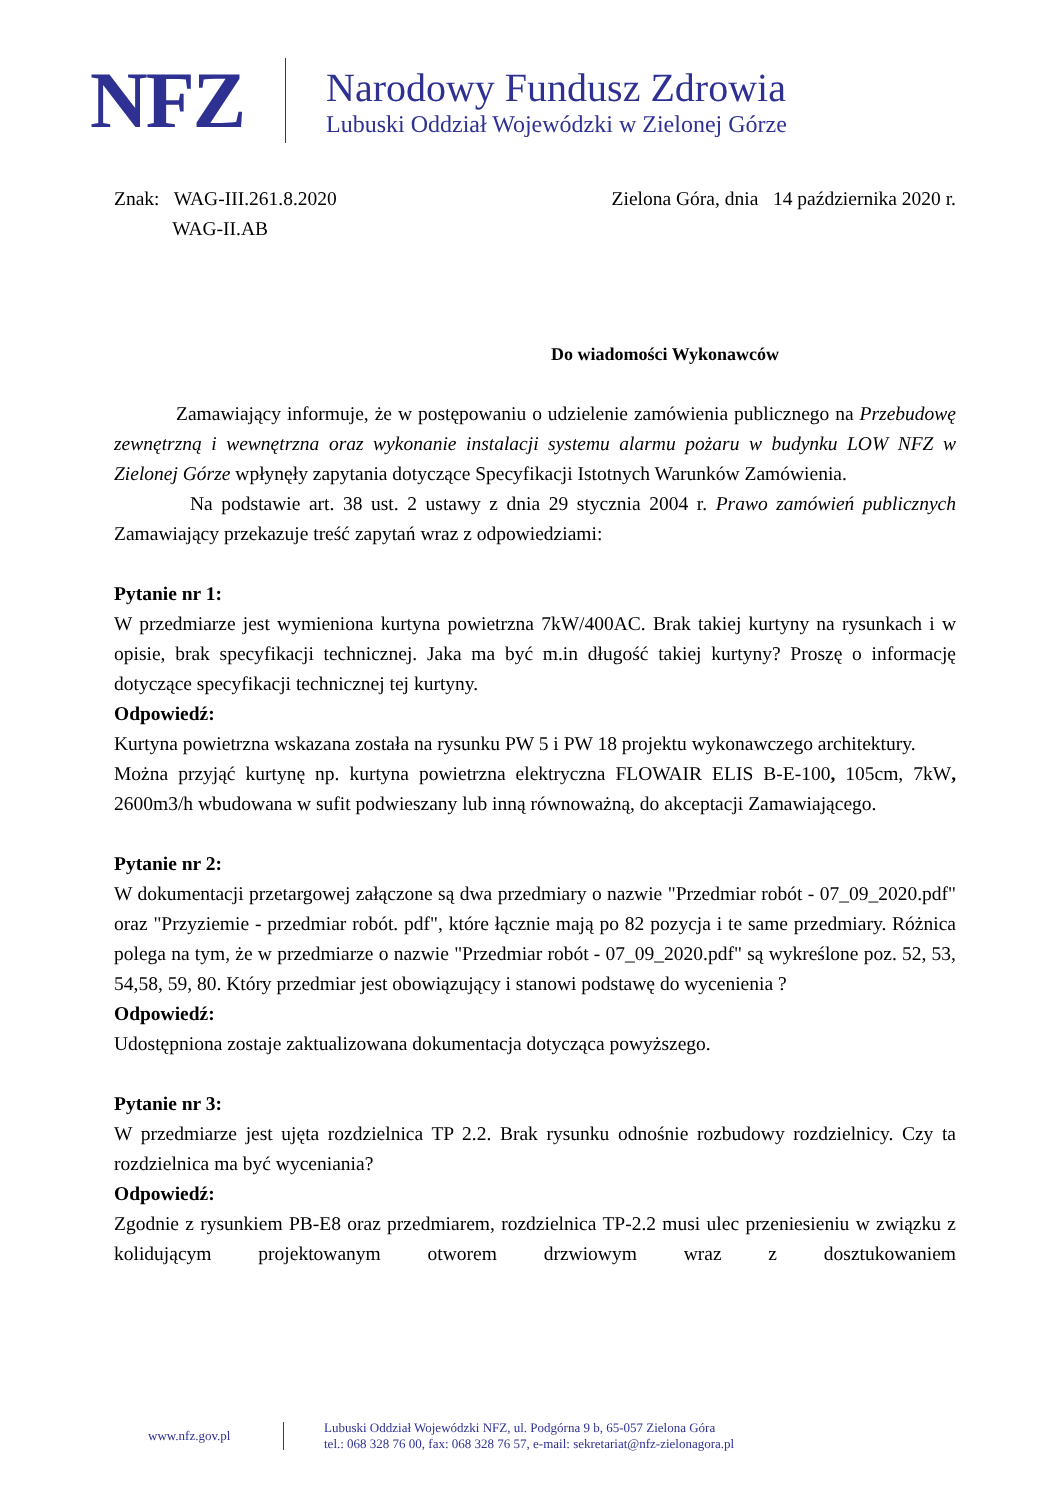NFZ
Narodowy Fundusz Zdrowia
Lubuski Oddział Wojewódzki w Zielonej Górze
Znak: WAG-III.261.8.2020
WAG-II.AB
Zielona Góra, dnia 14 października 2020 r.
Do wiadomości Wykonawców
Zamawiający informuje, że w postępowaniu o udzielenie zamówienia publicznego na Przebudowę zewnętrzną i wewnętrzna oraz wykonanie instalacji systemu alarmu pożaru w budynku LOW NFZ w Zielonej Górze wpłynęły zapytania dotyczące Specyfikacji Istotnych Warunków Zamówienia.
Na podstawie art. 38 ust. 2 ustawy z dnia 29 stycznia 2004 r. Prawo zamówień publicznych Zamawiający przekazuje treść zapytań wraz z odpowiedziami:
Pytanie nr 1:
W przedmiarze jest wymieniona kurtyna powietrzna 7kW/400AC. Brak takiej kurtyny na rysunkach i w opisie, brak specyfikacji technicznej. Jaka ma być m.in długość takiej kurtyny? Proszę o informację dotyczące specyfikacji technicznej tej kurtyny.
Odpowiedź:
Kurtyna powietrzna wskazana została na rysunku PW 5 i PW 18 projektu wykonawczego architektury.
Można przyjąć kurtynę np. kurtyna powietrzna elektryczna FLOWAIR ELIS B-E-100, 105cm, 7kW, 2600m3/h wbudowana w sufit podwieszany lub inną równoważną, do akceptacji Zamawiającego.
Pytanie nr 2:
W dokumentacji przetargowej załączone są dwa przedmiary o nazwie "Przedmiar robót - 07_09_2020.pdf" oraz "Przyziemie - przedmiar robót. pdf", które łącznie mają po 82 pozycja i te same przedmiary. Różnica polega na tym, że w przedmiarze o nazwie "Przedmiar robót - 07_09_2020.pdf" są wykreślone poz. 52, 53, 54,58, 59, 80. Który przedmiar jest obowiązujący i stanowi podstawę do wycenienia ?
Odpowiedź:
Udostępniona zostaje zaktualizowana dokumentacja dotycząca powyższego.
Pytanie nr 3:
W przedmiarze jest ujęta rozdzielnica TP 2.2. Brak rysunku odnośnie rozbudowy rozdzielnicy. Czy ta rozdzielnica ma być wyceniania?
Odpowiedź:
Zgodnie z rysunkiem PB-E8 oraz przedmiarem, rozdzielnica TP-2.2 musi ulec przeniesieniu w związku z kolidującym projektowanym otworem drzwiowym wraz z dosztukowaniem
www.nfz.gov.pl
Lubuski Oddział Wojewódzki NFZ, ul. Podgórna 9 b, 65-057 Zielona Góra
tel.: 068 328 76 00, fax: 068 328 76 57, e-mail: sekretariat@nfz-zielonagora.pl